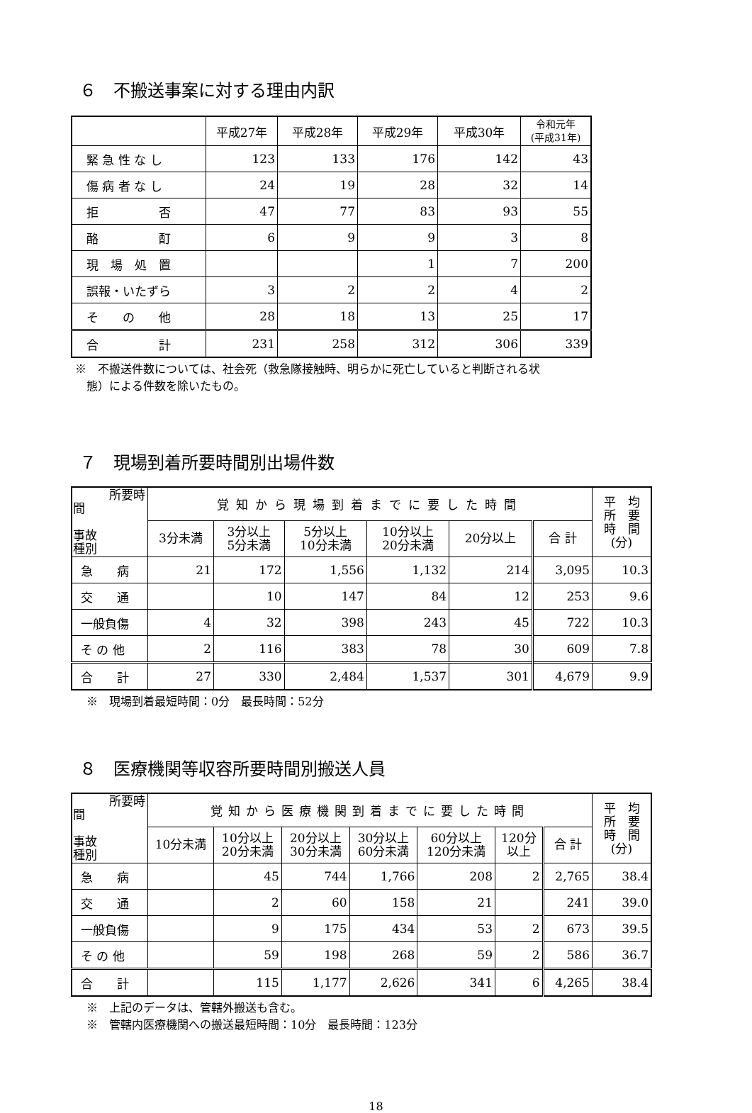６　不搬送事案に対する理由内訳
| | 平成27年 | 平成28年 | 平成29年 | 平成30年 | 令和元年 (平成31年) |
| --- | --- | --- | --- | --- | --- |
| 緊 急 性 な し | 123 | 133 | 176 | 142 | 43 |
| 傷 病 者 な し | 24 | 19 | 28 | 32 | 14 |
| 拒 否 | 47 | 77 | 83 | 93 | 55 |
| 酪 酊 | 6 | 9 | 9 | 3 | 8 |
| 現 場 処 置 | | | 1 | 7 | 200 |
| 誤報・いたずら | 3 | 2 | 2 | 4 | 2 |
| そ の 他 | 28 | 18 | 13 | 25 | 17 |
| 合 計 | 231 | 258 | 312 | 306 | 339 |
※　不搬送件数については、社会死（救急隊接触時、明らかに死亡していると判断される状
　態）による件数を除いたもの。
７　現場到着所要時間別出場件数
| 所要時間 事故 種別 | 覚知から現場到着までに要した時間 | | | | | | 平 均 所 要 時 間 (分) |
| --- | --- | --- | --- | --- | --- | --- | --- |
| | 3分未満 | 3分以上 5分未満 | 5分以上 10分未満 | 10分以上 20分未満 | 20分以上 | 合 計 | |
| 急 病 | 21 | 172 | 1,556 | 1,132 | 214 | 3,095 | 10.3 |
| 交 通 | | 10 | 147 | 84 | 12 | 253 | 9.6 |
| 一般負傷 | 4 | 32 | 398 | 243 | 45 | 722 | 10.3 |
| そ の 他 | 2 | 116 | 383 | 78 | 30 | 609 | 7.8 |
| 合 計 | 27 | 330 | 2,484 | 1,537 | 301 | 4,679 | 9.9 |
　※　現場到着最短時間：0分　最長時間：52分
８　医療機関等収容所要時間別搬送人員
| 所要時間 事故 種別 | 覚知から医療機関到着までに要した時間 | | | | | | | 平 均 所 要 時 間 (分) |
| --- | --- | --- | --- | --- | --- | --- | --- | --- |
| | 10分未満 | 10分以上 20分未満 | 20分以上 30分未満 | 30分以上 60分未満 | 60分以上 120分未満 | 120分 以上 | 合 計 | |
| 急 病 | | 45 | 744 | 1,766 | 208 | 2 | 2,765 | 38.4 |
| 交 通 | | 2 | 60 | 158 | 21 | | 241 | 39.0 |
| 一般負傷 | | 9 | 175 | 434 | 53 | 2 | 673 | 39.5 |
| そ の 他 | | 59 | 198 | 268 | 59 | 2 | 586 | 36.7 |
| 合 計 | | 115 | 1,177 | 2,626 | 341 | 6 | 4,265 | 38.4 |
　※　上記のデータは、管轄外搬送も含む。
　※　管轄内医療機関への搬送最短時間：10分　最長時間：123分
18